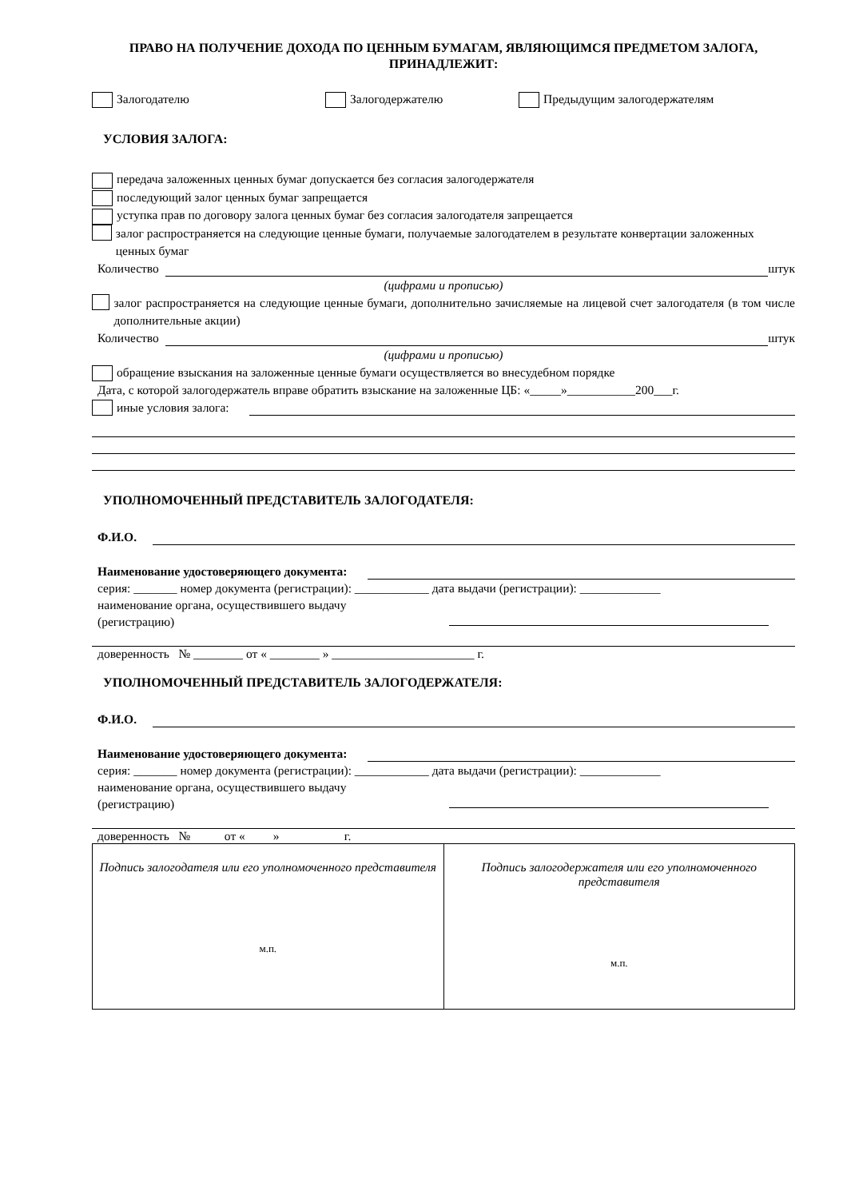ПРАВО НА ПОЛУЧЕНИЕ ДОХОДА ПО ЦЕННЫМ БУМАГАМ, ЯВЛЯЮЩИМСЯ ПРЕДМЕТОМ ЗАЛОГА, ПРИНАДЛЕЖИТ:
Залогодателю Залогодержателю Предыдущим залогодержателям
УСЛОВИЯ ЗАЛОГА:
передача заложенных ценных бумаг допускается без согласия залогодержателя
последующий залог ценных бумаг запрещается
уступка прав по договору залога ценных бумаг без согласия залогодателя запрещается
залог распространяется на следующие ценные бумаги, получаемые залогодателем в результате конвертации заложенных ценных бумаг
Количество штук
(цифрами и прописью)
залог распространяется на следующие ценные бумаги, дополнительно зачисляемые на лицевой счет залогодателя (в том числе дополнительные акции)
Количество штук
(цифрами и прописью)
обращение взыскания на заложенные ценные бумаги осуществляется во внесудебном порядке
Дата, с которой залогодержатель вправе обратить взыскание на заложенные ЦБ: «_____»___________200___г.
иные условия залога:
УПОЛНОМОЧЕННЫЙ ПРЕДСТАВИТЕЛЬ ЗАЛОГОДАТЕЛЯ:
Ф.И.О.
Наименование удостоверяющего документа:
серия: _______ номер документа (регистрации): ____________ дата выдачи (регистрации): _____________
наименование органа, осуществившего выдачу
(регистрацию)
доверенность № ________ от « ________ » _______________________ г.
УПОЛНОМОЧЕННЫЙ ПРЕДСТАВИТЕЛЬ ЗАЛОГОДЕРЖАТЕЛЯ:
Ф.И.О.
Наименование удостоверяющего документа:
серия: _______ номер документа (регистрации): ____________ дата выдачи (регистрации): _____________
наименование органа, осуществившего выдачу
(регистрацию)
доверенность № от « » г.
| Подпись залогодателя или его уполномоченного представителя м.п. | Подпись залогодержателя или его уполномоченного представителя м.п. |